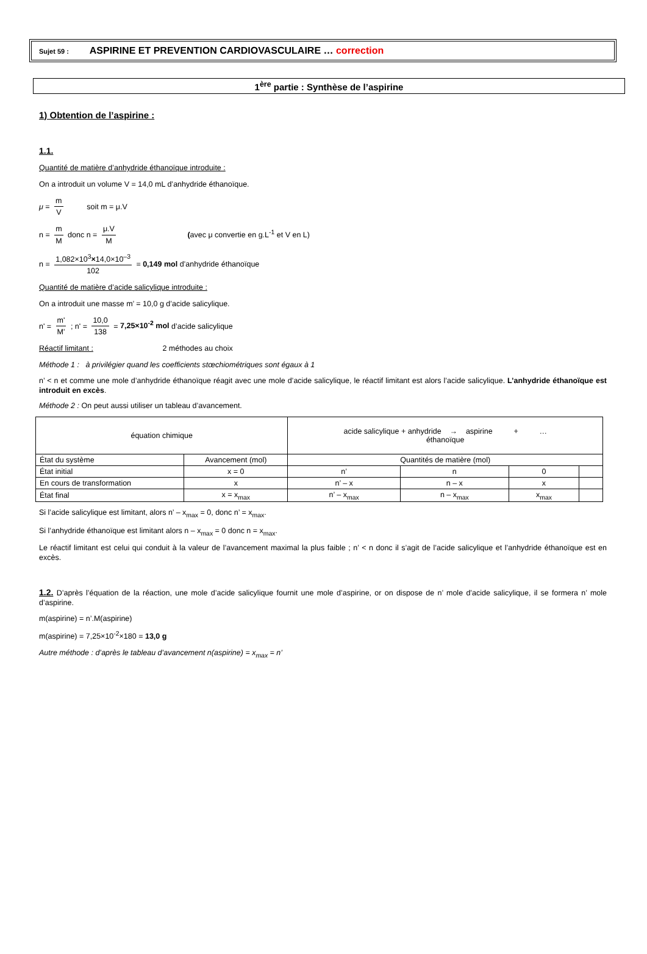Sujet 59 : ASPIRINE ET PREVENTION CARDIOVASCULAIRE … correction
1<sup>ère</sup> partie : Synthèse de l’aspirine
1) Obtention de l’aspirine :
1.1.
Quantité de matière d’anhydride éthanoïque introduite :
On a introduit un volume V = 14,0 mL d’anhydride éthanoïque.
μ = m V soit m = μ.V
n = m M donc n = μ.V M (avec μ convertie en g.L<sup>-1</sup> et V en L)
n = 1,082×10<sup>3</sup>×14,0×10<sup>–3</sup> 102 = 0,149 mol d’anhydride éthanoïque
Quantité de matière d’acide salicylique introduite :
On a introduit une masse m’ = 10,0 g d’acide salicylique.
n' = m' M' ; n' = 10,0 138 = 7,25×10<sup>-2</sup> mol d’acide salicylique
Réactif limitant : 2 méthodes au choix
Méthode 1 : à privilégier quand les coefficients stœchiométriques sont égaux à 1
n’ < n et comme une mole d’anhydride éthanoïque réagit avec une mole d’acide salicylique, le réactif limitant est alors l’acide salicylique. L’anhydride éthanoïque est introduit en excès.
Méthode 2 : On peut aussi utiliser un tableau d’avancement.
| équation chimique | | acide salicylique + anhydride → aspirine + … éthanoïque | | | |
| État du système | Avancement (mol) | Quantités de matière (mol) | | | |
| État initial | x = 0 | n’ | n | 0 | |
| En cours de transformation | x | n’ – x | n – x | x | |
| État final | x = x<sub>max</sub> | n’ – x<sub>max</sub> | n – x<sub>max</sub> | x<sub>max</sub> | |
Si l’acide salicylique est limitant, alors n’ – x<sub>max</sub> = 0, donc n’ = x<sub>max</sub>.
Si l’anhydride éthanoïque est limitant alors n – x<sub>max</sub> = 0 donc n = x<sub>max</sub>.
Le réactif limitant est celui qui conduit à la valeur de l’avancement maximal la plus faible ; n’ < n donc il s’agit de l’acide salicylique et l’anhydride éthanoïque est en excès.
1.2. D’après l’équation de la réaction, une mole d’acide salicylique fournit une mole d’aspirine, or on dispose de n’ mole d’acide salicylique, il se formera n’ mole d’aspirine.
m(aspirine) = n’.M(aspirine)
m(aspirine) = 7,25×10<sup>-2</sup>×180 = 13,0 g
Autre méthode : d’après le tableau d’avancement n(aspirine) = x<sub>max</sub> = n’